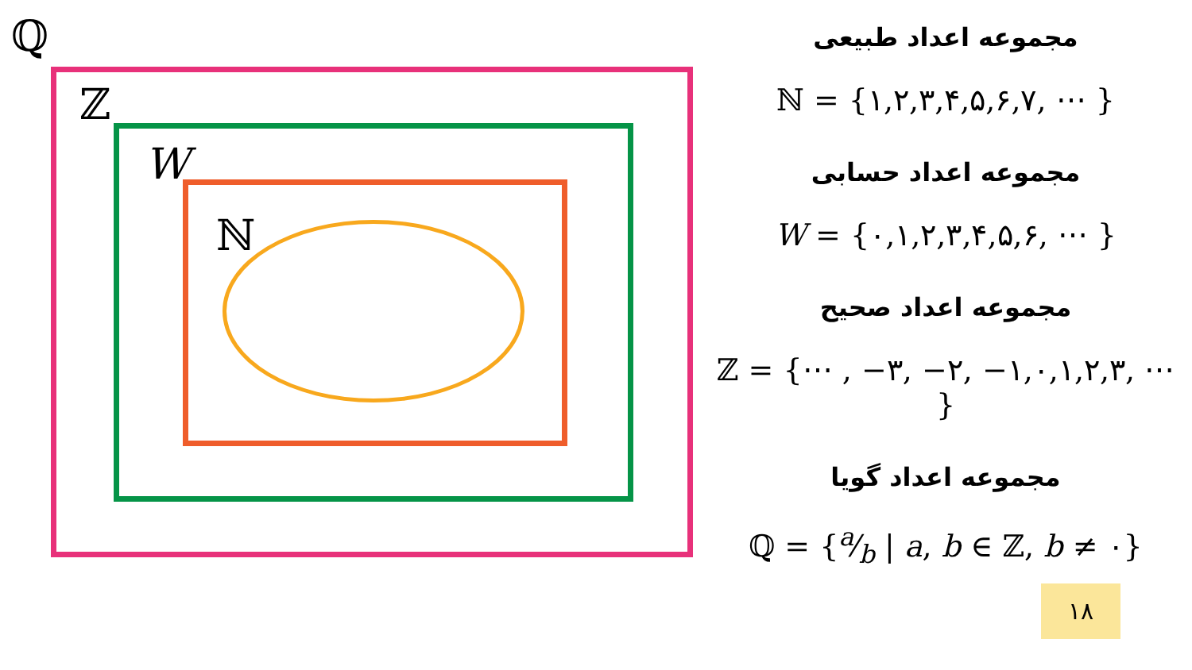ℚ
ℤ
W
ℕ
مجموعه اعداد طبیعی
ℕ = {۱,۲,۳,۴,۵,۶,۷, ⋯ }
مجموعه اعداد حسابی
W = {۰,۱,۲,۳,۴,۵,۶, ⋯ }
مجموعه اعداد صحیح
ℤ = {⋯ , −۳, −۲, −۱,۰,۱,۲,۳, ⋯ }
مجموعه اعداد گویا
ℚ = {a⁄b | a, b ∈ ℤ, b ≠ ۰}
۱۸